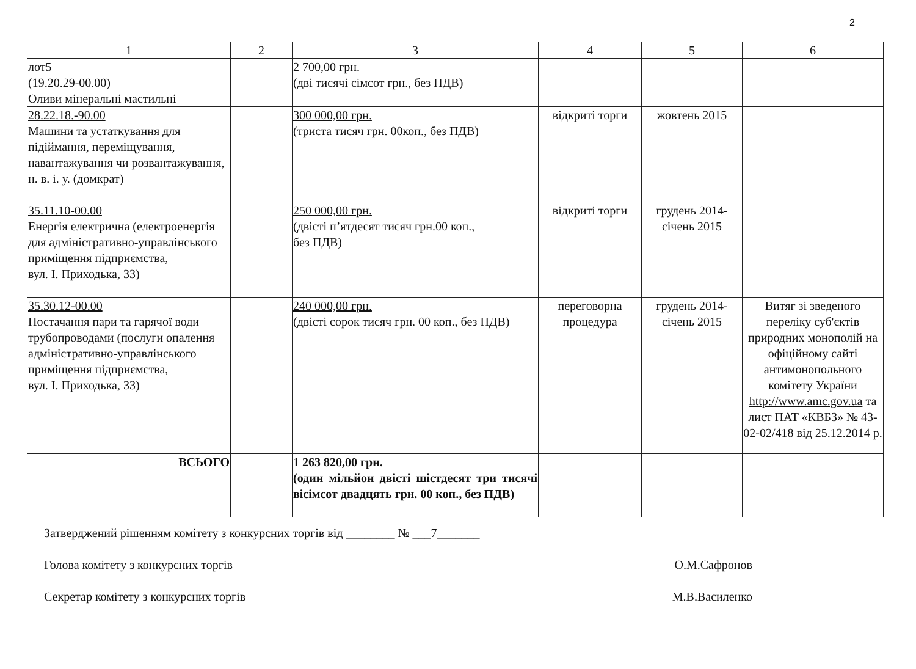2
| 1 | 2 | 3 | 4 | 5 | 6 |
| --- | --- | --- | --- | --- | --- |
| лот5 (19.20.29-00.00) Оливи мінеральні мастильні | | 2 700,00 грн. (дві тисячі сімсот грн., без ПДВ) | | | |
| 28.22.18.-90.00 Машини та устаткування для підіймання, переміщування, навантажування чи розвантажування, н. в. і. у. (домкрат) | | 300 000,00 грн. (триста тисяч грн. 00коп., без ПДВ) | відкриті торги | жовтень 2015 | |
| 35.11.10-00.00 Енергія електрична (електроенергія для адміністративно-управлінського приміщення підприємства, вул. І. Приходька, 33) | | 250 000,00 грн. (двісті п’ятдесят тисяч грн.00 коп., без ПДВ) | відкриті торги | грудень 2014-січень 2015 | |
| 35.30.12-00.00 Постачання пари та гарячої води трубопроводами (послуги опалення адміністративно-управлінського приміщення підприємства, вул. І. Приходька, 33) | | 240 000,00 грн. (двісті сорок тисяч грн. 00 коп., без ПДВ) | переговорна процедура | грудень 2014-січень 2015 | Витяг зі зведеного переліку суб'єктів природних монополій на офіційному сайті антимонопольного комітету України http://www.amc.gov.ua та лист ПАТ «КВБЗ» № 43-02-02/418 від 25.12.2014 р. |
| ВСЬОГО | | 1 263 820,00 грн. (один мільйон двісті шістдесят три тисячі вісімсот двадцять грн. 00 коп., без ПДВ) | | | |
Затверджений рішенням комітету з конкурсних торгів від ________ № ___7_______
Голова комітету з конкурсних торгів О.М.Сафронов
Секретар комітету з конкурсних торгів М.В.Василенко